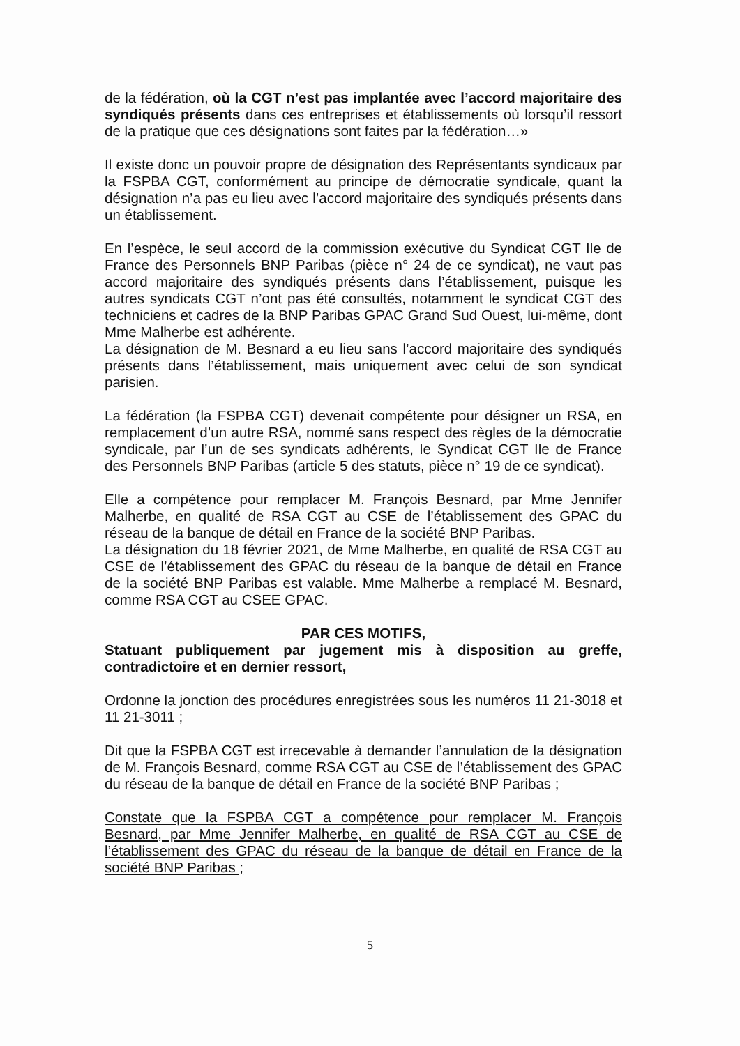de la fédération, où la CGT n’est pas implantée avec l’accord majoritaire des syndiqués présents dans ces entreprises et établissements où lorsqu’il ressort de la pratique que ces désignations sont faites par la fédération…»
Il existe donc un pouvoir propre de désignation des Représentants syndicaux par la FSPBA CGT, conformément au principe de démocratie syndicale, quant la désignation n’a pas eu lieu avec l’accord majoritaire des syndiqués présents dans un établissement.
En l’espèce, le seul accord de la commission exécutive du Syndicat CGT Ile de France des Personnels BNP Paribas (pièce n° 24 de ce syndicat), ne vaut pas accord majoritaire des syndiqués présents dans l’établissement, puisque les autres syndicats CGT n’ont pas été consultés, notamment le syndicat CGT des techniciens et cadres de la BNP Paribas GPAC Grand Sud Ouest, lui-même, dont Mme Malherbe est adhérente.
La désignation de M. Besnard a eu lieu sans l’accord majoritaire des syndiqués présents dans l’établissement, mais uniquement avec celui de son syndicat parisien.
La fédération (la FSPBA CGT) devenait compétente pour désigner un RSA, en remplacement d’un autre RSA, nommé sans respect des règles de la démocratie syndicale, par l’un de ses syndicats adhérents, le Syndicat CGT Ile de France des Personnels BNP Paribas (article 5 des statuts, pièce n° 19 de ce syndicat).
Elle a compétence pour remplacer M. François Besnard, par Mme Jennifer Malherbe, en qualité de RSA CGT au CSE de l’établissement des GPAC du réseau de la banque de détail en France de la société BNP Paribas.
La désignation du 18 février 2021, de Mme Malherbe, en qualité de RSA CGT au CSE de l’établissement des GPAC du réseau de la banque de détail en France de la société BNP Paribas est valable. Mme Malherbe a remplacé M. Besnard, comme RSA CGT au CSEE GPAC.
PAR CES MOTIFS,
Statuant publiquement par jugement mis à disposition au greffe, contradictoire et en dernier ressort,
Ordonne la jonction des procédures enregistrées sous les numéros 11 21-3018 et 11 21-3011 ;
Dit que la FSPBA CGT est irrecevable à demander l’annulation de la désignation de M. François Besnard, comme RSA CGT au CSE de l’établissement des GPAC du réseau de la banque de détail en France de la société BNP Paribas ;
Constate que la FSPBA CGT a compétence pour remplacer M. François Besnard, par Mme Jennifer Malherbe, en qualité de RSA CGT au CSE de l’établissement des GPAC du réseau de la banque de détail en France de la société BNP Paribas ;
5